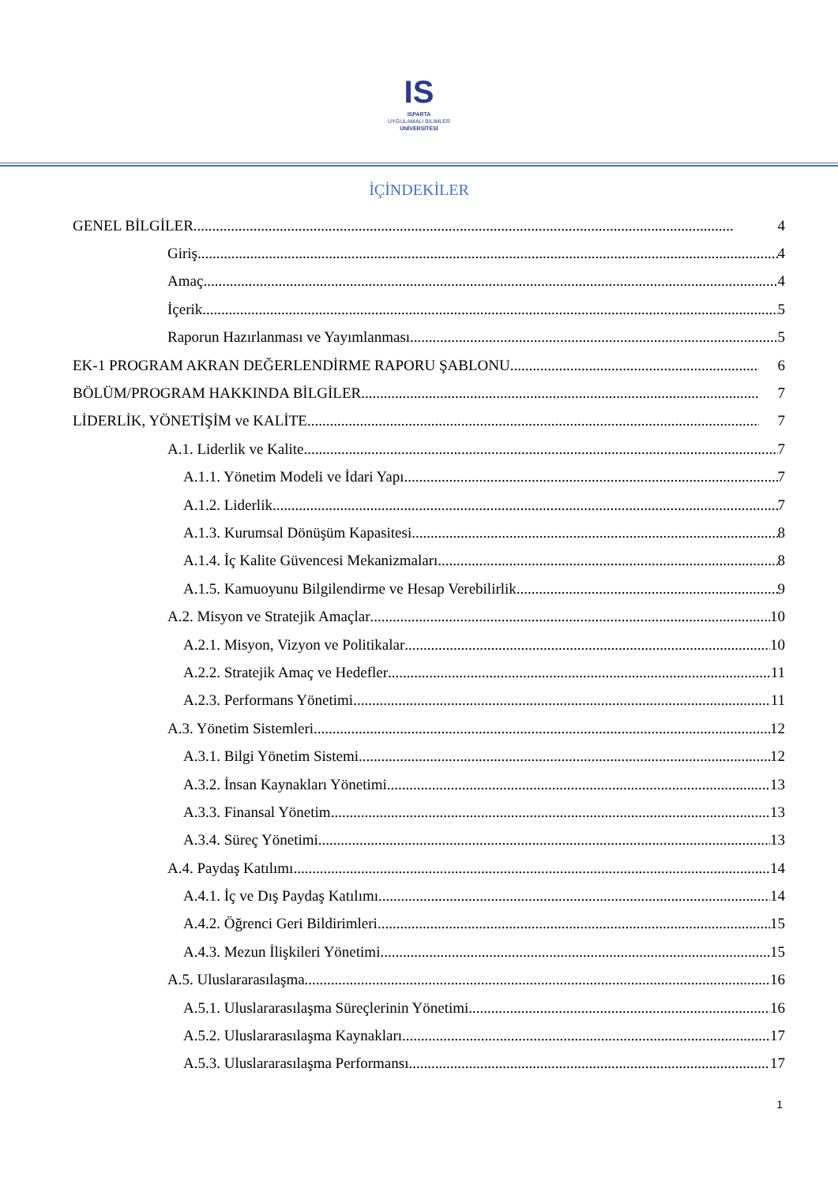IS
ISPARTA
UYGULAMALI BİLİMLER
ÜNİVERSİTESİ
İÇİNDEKİLER
GENEL BİLGİLER 4
Giriş 4
Amaç 4
İçerik 5
Raporun Hazırlanması ve Yayımlanması 5
EK-1 PROGRAM AKRAN DEĞERLENDİRME RAPORU ŞABLONU 6
BÖLÜM/PROGRAM HAKKINDA BİLGİLER 7
LİDERLİK, YÖNETİŞİM ve KALİTE 7
A.1. Liderlik ve Kalite 7
A.1.1. Yönetim Modeli ve İdari Yapı 7
A.1.2. Liderlik 7
A.1.3. Kurumsal Dönüşüm Kapasitesi 8
A.1.4. İç Kalite Güvencesi Mekanizmaları 8
A.1.5. Kamuoyunu Bilgilendirme ve Hesap Verebilirlik 9
A.2. Misyon ve Stratejik Amaçlar 10
A.2.1. Misyon, Vizyon ve Politikalar 10
A.2.2. Stratejik Amaç ve Hedefler 11
A.2.3. Performans Yönetimi 11
A.3. Yönetim Sistemleri 12
A.3.1. Bilgi Yönetim Sistemi 12
A.3.2. İnsan Kaynakları Yönetimi 13
A.3.3. Finansal Yönetim 13
A.3.4. Süreç Yönetimi 13
A.4. Paydaş Katılımı 14
A.4.1. İç ve Dış Paydaş Katılımı 14
A.4.2. Öğrenci Geri Bildirimleri 15
A.4.3. Mezun İlişkileri Yönetimi 15
A.5. Uluslararasılaşma 16
A.5.1. Uluslararasılaşma Süreçlerinin Yönetimi 16
A.5.2. Uluslararasılaşma Kaynakları 17
A.5.3. Uluslararasılaşma Performansı 17
1